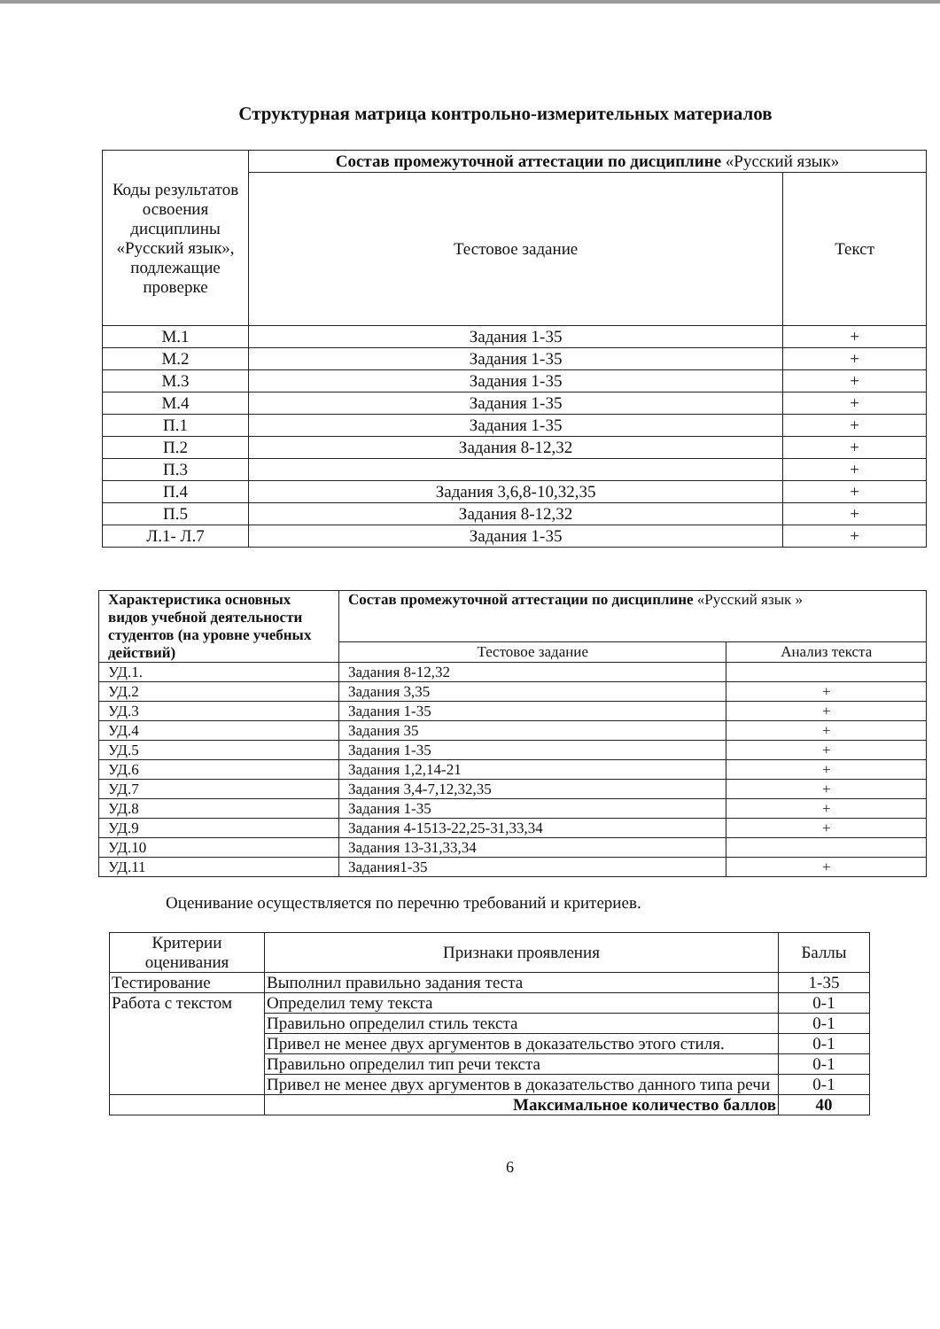Структурная матрица контрольно-измерительных материалов
| Коды результатов освоения дисциплины «Русский язык», подлежащие проверке | Состав промежуточной аттестации по дисциплине «Русский язык» | |
| --- | --- | --- |
| | Тестовое задание | Текст |
| М.1 | Задания 1-35 | + |
| М.2 | Задания 1-35 | + |
| М.3 | Задания 1-35 | + |
| М.4 | Задания 1-35 | + |
| П.1 | Задания 1-35 | + |
| П.2 | Задания 8-12,32 | + |
| П.3 | | + |
| П.4 | Задания 3,6,8-10,32,35 | + |
| П.5 | Задания 8-12,32 | + |
| Л.1- Л.7 | Задания 1-35 | + |
| Характеристика основных видов учебной деятельности студентов (на уровне учебных действий) | Состав промежуточной аттестации по дисциплине «Русский язык » | |
| --- | --- | --- |
| | Тестовое задание | Анализ текста |
| УД.1. | Задания 8-12,32 | |
| УД.2 | Задания 3,35 | + |
| УД.3 | Задания 1-35 | + |
| УД.4 | Задания 35 | + |
| УД.5 | Задания 1-35 | + |
| УД.6 | Задания 1,2,14-21 | + |
| УД.7 | Задания 3,4-7,12,32,35 | + |
| УД.8 | Задания 1-35 | + |
| УД.9 | Задания 4-1513-22,25-31,33,34 | + |
| УД.10 | Задания 13-31,33,34 | |
| УД.11 | Задания1-35 | + |
Оценивание осуществляется по перечню требований и критериев.
| Критерии оценивания | Признаки проявления | Баллы |
| --- | --- | --- |
| Тестирование | Выполнил правильно задания теста | 1-35 |
| Работа с текстом | Определил тему текста | 0-1 |
| | Правильно определил стиль текста | 0-1 |
| | Привел не менее двух аргументов в доказательство этого стиля. | 0-1 |
| | Правильно определил тип речи текста | 0-1 |
| | Привел не менее двух аргументов в доказательство данного типа речи | 0-1 |
| | Максимальное количество баллов | 40 |
6